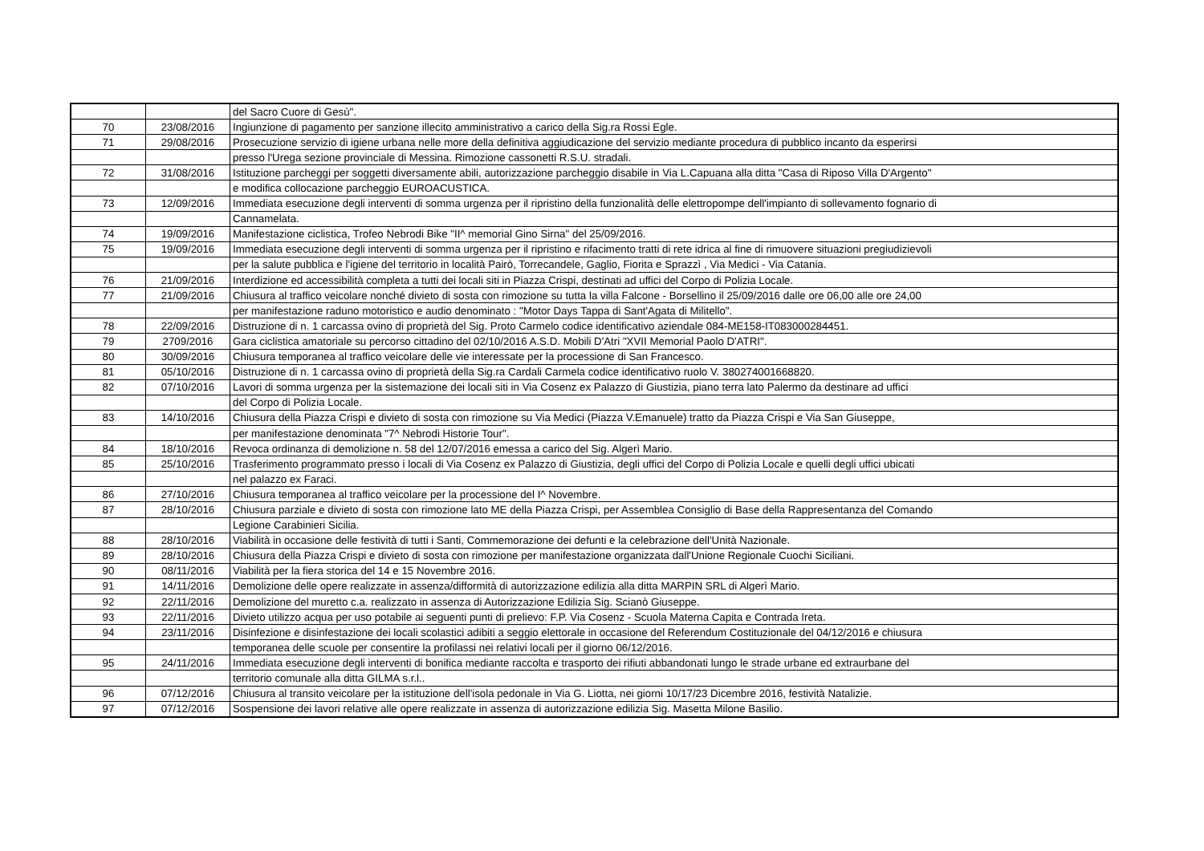| | | del Sacro Cuore di Gesù". |
| 70 | 23/08/2016 | Ingiunzione di pagamento per sanzione illecito amministrativo a carico della Sig.ra Rossi Egle. |
| 71 | 29/08/2016 | Prosecuzione servizio di igiene urbana nelle more della definitiva aggiudicazione del servizio mediante procedura di pubblico incanto da esperirsi |
| | | presso l'Urega sezione provinciale di Messina. Rimozione cassonetti R.S.U. stradali. |
| 72 | 31/08/2016 | Istituzione parcheggi per soggetti diversamente abili, autorizzazione parcheggio disabile in Via L.Capuana alla ditta "Casa di Riposo Villa D'Argento" |
| | | e modifica collocazione parcheggio EUROACUSTICA. |
| 73 | 12/09/2016 | Immediata esecuzione degli interventi di somma urgenza per il ripristino della funzionalità delle elettropompe dell'impianto di sollevamento fognario di |
| | | Cannamelata. |
| 74 | 19/09/2016 | Manifestazione ciclistica, Trofeo Nebrodi Bike "II^ memorial Gino Sirna" del 25/09/2016. |
| 75 | 19/09/2016 | Immediata esecuzione degli interventi di somma urgenza per il ripristino e rifacimento tratti di rete idrica al fine di rimuovere situazioni pregiudizievoli |
| | | per la salute pubblica e l'igiene del territorio in località Pairò, Torrecandele, Gaglio, Fiorita e Sprazzì , Via Medici - Via Catania. |
| 76 | 21/09/2016 | Interdizione ed accessibilità completa a tutti dei locali siti in Piazza Crispi, destinati ad uffici del Corpo di Polizia Locale. |
| 77 | 21/09/2016 | Chiusura al traffico veicolare nonché divieto di sosta con rimozione su tutta la villa Falcone - Borsellino il 25/09/2016 dalle ore 06,00 alle ore 24,00 |
| | | per manifestazione raduno motoristico e audio denominato : "Motor Days Tappa di Sant'Agata di Militello". |
| 78 | 22/09/2016 | Distruzione di n. 1 carcassa ovino di proprietà del Sig. Proto Carmelo codice identificativo aziendale 084-ME158-IT083000284451. |
| 79 | 2709/2016 | Gara ciclistica amatoriale su percorso cittadino del 02/10/2016 A.S.D. Mobili D'Atri "XVII Memorial Paolo D'ATRI". |
| 80 | 30/09/2016 | Chiusura temporanea al traffico veicolare delle vie interessate per la processione di San Francesco. |
| 81 | 05/10/2016 | Distruzione di n. 1 carcassa ovino di proprietà della Sig.ra Cardali Carmela codice identificativo ruolo V. 380274001668820. |
| 82 | 07/10/2016 | Lavori di somma urgenza per la sistemazione dei locali siti in Via Cosenz ex Palazzo di Giustizia, piano terra lato Palermo da destinare ad uffici |
| | | del Corpo di Polizia Locale. |
| 83 | 14/10/2016 | Chiusura della Piazza Crispi e divieto di sosta con rimozione su Via Medici (Piazza V.Emanuele) tratto da Piazza Crispi e Via San Giuseppe, |
| | | per manifestazione denominata "7^ Nebrodi Historie Tour". |
| 84 | 18/10/2016 | Revoca ordinanza di demolizione n. 58 del 12/07/2016 emessa a carico del Sig. Algerì Mario. |
| 85 | 25/10/2016 | Trasferimento programmato presso i locali di Via Cosenz ex Palazzo di Giustizia, degli uffici del Corpo di Polizia Locale e quelli degli uffici ubicati |
| | | nel palazzo ex Faraci. |
| 86 | 27/10/2016 | Chiusura temporanea al traffico veicolare per la processione del I^ Novembre. |
| 87 | 28/10/2016 | Chiusura parziale e divieto di sosta con rimozione lato ME della Piazza Crispi, per Assemblea Consiglio di Base della Rappresentanza del Comando |
| | | Legione Carabinieri Sicilia. |
| 88 | 28/10/2016 | Viabilità in occasione delle festività di tutti i Santi, Commemorazione dei defunti e la celebrazione dell'Unità Nazionale. |
| 89 | 28/10/2016 | Chiusura della Piazza Crispi e divieto di sosta con rimozione per manifestazione organizzata dall'Unione Regionale Cuochi Siciliani. |
| 90 | 08/11/2016 | Viabilità per la fiera storica del 14 e 15 Novembre 2016. |
| 91 | 14/11/2016 | Demolizione delle opere realizzate in assenza/difformità di autorizzazione edilizia alla ditta MARPIN SRL di Algerì Mario. |
| 92 | 22/11/2016 | Demolizione del muretto c.a. realizzato in assenza di Autorizzazione Edilizia Sig. Scianò Giuseppe. |
| 93 | 22/11/2016 | Divieto utilizzo acqua per uso potabile ai seguenti punti di prelievo: F.P. Via Cosenz - Scuola Materna Capita e Contrada Ireta. |
| 94 | 23/11/2016 | Disinfezione e disinfestazione dei locali scolastici adibiti a seggio elettorale in occasione del Referendum Costituzionale del 04/12/2016 e chiusura |
| | | temporanea delle scuole per consentire la profilassi nei relativi locali per il giorno 06/12/2016. |
| 95 | 24/11/2016 | Immediata esecuzione degli interventi di bonifica mediante raccolta e trasporto dei rifiuti abbandonati lungo le strade urbane ed extraurbane del |
| | | territorio comunale alla ditta GILMA s.r.l.. |
| 96 | 07/12/2016 | Chiusura al transito veicolare per la istituzione dell'isola pedonale in Via G. Liotta, nei giorni 10/17/23 Dicembre 2016, festività Natalizie. |
| 97 | 07/12/2016 | Sospensione dei lavori relative alle opere realizzate in assenza di autorizzazione edilizia Sig. Masetta Milone Basilio. |